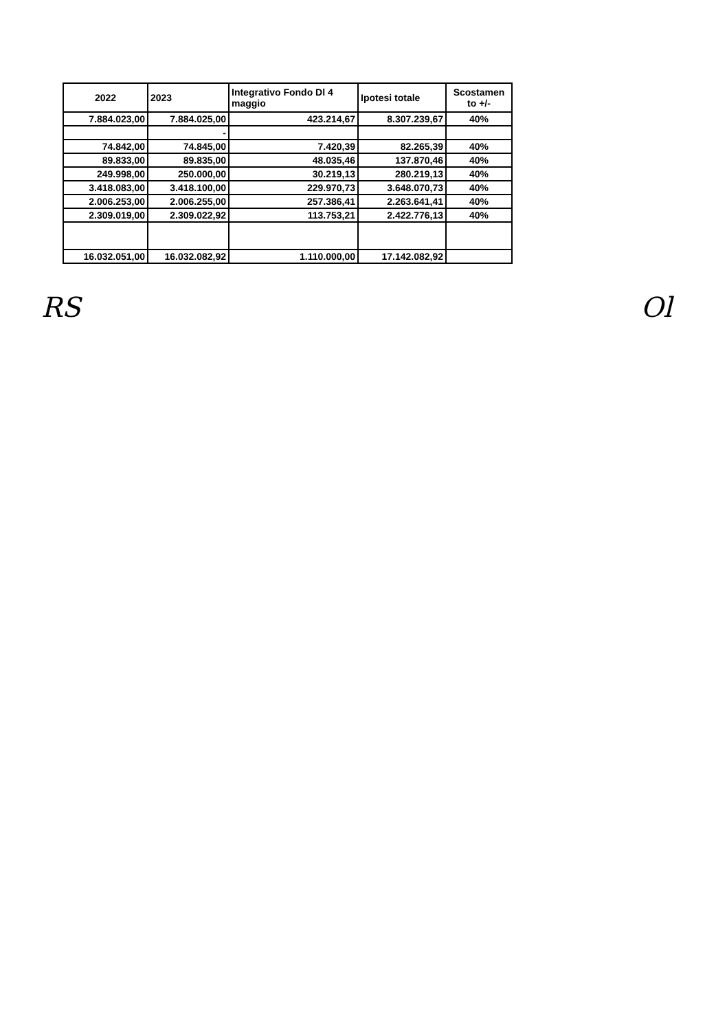| 2022 | 2023 | Integrativo Fondo Dl 4 maggio | Ipotesi totale | Scostamen to +/- |
| --- | --- | --- | --- | --- |
| 7.884.023,00 | 7.884.025,00 | 423.214,67 | 8.307.239,67 | 40% |
| | - | | | |
| 74.842,00 | 74.845,00 | 7.420,39 | 82.265,39 | 40% |
| 89.833,00 | 89.835,00 | 48.035,46 | 137.870,46 | 40% |
| 249.998,00 | 250.000,00 | 30.219,13 | 280.219,13 | 40% |
| 3.418.083,00 | 3.418.100,00 | 229.970,73 | 3.648.070,73 | 40% |
| 2.006.253,00 | 2.006.255,00 | 257.386,41 | 2.263.641,41 | 40% |
| 2.309.019,00 | 2.309.022,92 | 113.753,21 | 2.422.776,13 | 40% |
| 16.032.051,00 | 16.032.082,92 | 1.110.000,00 | 17.142.082,92 | |
RS Ol